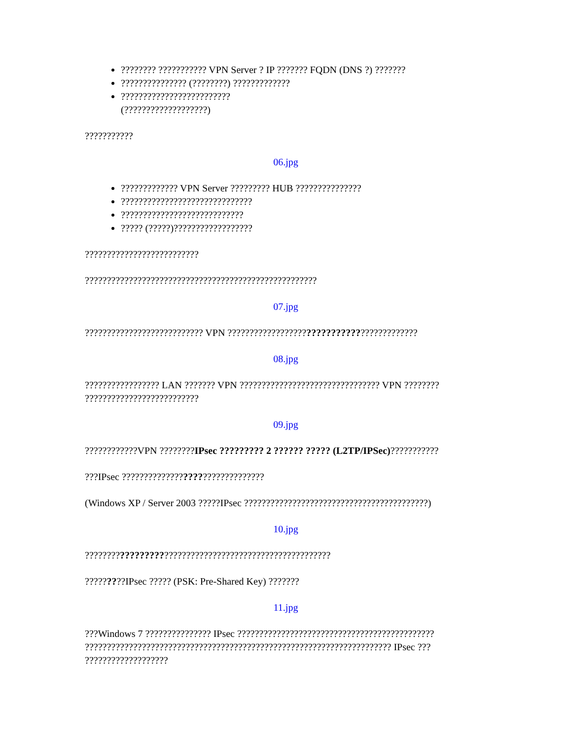???????? ??????????? VPN Server ? IP ??????? FQDN (DNS ?) ???????
??????????????? (????????) ?????????????
?????????????????????????
(???????????????????)
???????????
06.jpg
????????????? VPN Server ????????? HUB ???????????????
??????????????????????????????
????????????????????????????
????? (?????)??????????????????
??????????????????????????
?????????????????????????????????????????????????????
07.jpg
??????????????????????????? VPN ??????????????????????????????????????????
08.jpg
????????????????? LAN ??????? VPN ???????????????????????????????? VPN ????????
??????????????????????????
09.jpg
????????????VPN ????????IPsec ????????? 2 ?????? ????? (L2TP/IPSec)???????????
???IPsec ????????????????????????????????
(Windows XP / Server 2003 ?????IPsec ??????????????????????????????????????????)
10.jpg
???????????????????????????????????????????????????????
?????????IPsec ????? (PSK: Pre-Shared Key) ???????
11.jpg
???Windows 7 ??????????????? IPsec ?????????????????????????????????????????????
?????????????????????????????????????????????????????????????????????? IPsec ???
???????????????????